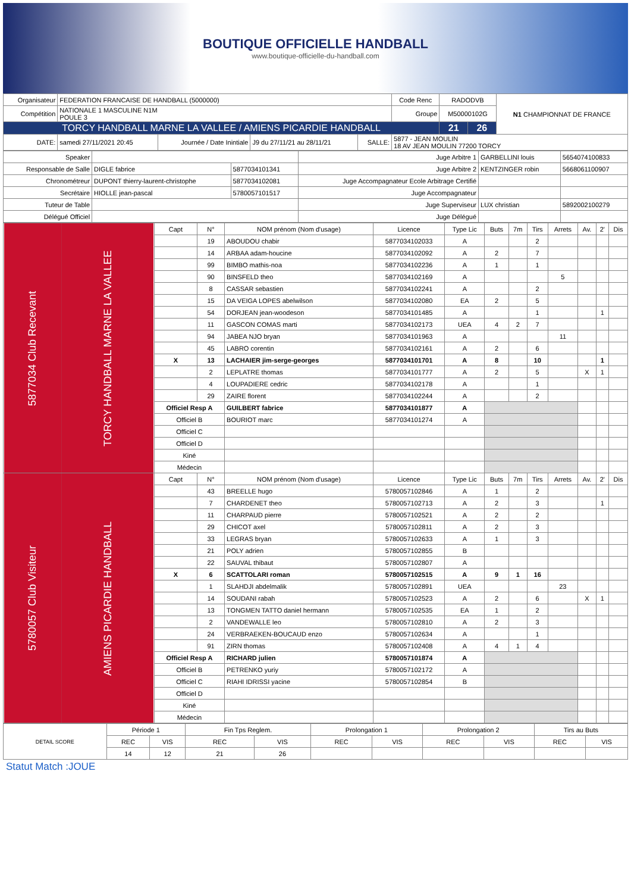BOUTIQUE OFFICIELLE HANDBALL
www.boutique-officielle-du-handball.com
| Organisateur | FEDERATION FRANCAISE DE HANDBALL (5000000) | | | | Code Renc | RADODVB | | N1 CHAMPIONNAT DE FRANCE |
| Compétition | NATIONALE 1 MASCULINE N1M POULE 3 | | | | Groupe | M50000102G | | |
| TORCY HANDBALL MARNE LA VALLEE / AMIENS PICARDIE HANDBALL | | | | | | 21 | 26 | |
| DATE: | samedi 27/11/2021 20:45 | Journée / Date Inintiale | J9 du 27/11/21 au 28/11/21 | SALLE: | 5877 - JEAN MOULIN 18 AV JEAN MOULIN 77200 TORCY | | | |
| Speaker | | | Juge Arbitre 1 | GARBELLINI louis | 5654074100833 |
| Responsable de Salle | DIGLE fabrice | 5877034101341 | Juge Arbitre 2 | KENTZINGER robin | 5668061100907 |
| Chronométreur | DUPONT thierry-laurent-christophe | 5877034102081 | Juge Accompagnateur Ecole Arbitrage Certifié | | |
| Secrétaire | HIOLLE jean-pascal | 5780057101517 | Juge Accompagnateur | | |
| Tuteur de Table | | | Juge Superviseur | LUX christian | 5892002100279 |
| Délégué Officiel | | | Juge Délégué | | |
| 5877034 Club Recevant | TORCY HANDBALL MARNE LA VALLEE | Capt | N° | NOM prénom (Nom d'usage) | Licence | Type Lic | Buts | 7m | Tirs | Arrets | Av. | 2' | Dis |
| | | | 19 | ABOUDOU chabir | 5877034102033 | A | | | 2 | | | | |
| | | | 14 | ARBAA adam-houcine | 5877034102092 | A | 2 | | 7 | | | | |
| | | | 99 | BIMBO mathis-noa | 5877034102236 | A | 1 | | 1 | | | | |
| | | | 90 | BINSFELD theo | 5877034102169 | A | | | | 5 | | | |
| | | | 8 | CASSAR sebastien | 5877034102241 | A | | | 2 | | | | |
| | | | 15 | DA VEIGA LOPES abelwilson | 5877034102080 | EA | 2 | | 5 | | | | |
| | | | 54 | DORJEAN jean-woodeson | 5877034101485 | A | | | 1 | | | 1 | |
| | | | 11 | GASCON COMAS marti | 5877034102173 | UEA | 4 | 2 | 7 | | | | |
| | | | 94 | JABEA NJO bryan | 5877034101963 | A | | | | 11 | | | |
| | | | 45 | LABRO corentin | 5877034102161 | A | 2 | | 6 | | | | |
| | | X | 13 | LACHAIER jim-serge-georges | 5877034101701 | A | 8 | | 10 | | | 1 | |
| | | | 2 | LEPLATRE thomas | 5877034101777 | A | 2 | | 5 | | X | 1 | |
| | | | 4 | LOUPADIERE cedric | 5877034102178 | A | | | 1 | | | | |
| | | | 29 | ZAIRE florent | 5877034102244 | A | | | 2 | | | | |
| | | Officiel Resp A | | GUILBERT fabrice | 5877034101877 | A | | | | | | | |
| | | Officiel B | | BOURIOT marc | 5877034101274 | A | | | | | | | |
| | | Officiel C | | | | | | | | | | | |
| | | Officiel D | | | | | | | | | | | |
| | | Kiné | | | | | | | | | | | |
| | | Médecin | | | | | | | | | | | |
| 5780057 Club Visiteur | AMIENS PICARDIE HANDBALL | Capt | N° | NOM prénom (Nom d'usage) | Licence | Type Lic | Buts | 7m | Tirs | Arrets | Av. | 2' | Dis |
| | | | 43 | BREELLE hugo | 5780057102846 | A | 1 | | 2 | | | | |
| | | | 7 | CHARDENET theo | 5780057102713 | A | 2 | | 3 | | | 1 | |
| | | | 11 | CHARPAUD pierre | 5780057102521 | A | 2 | | 2 | | | | |
| | | | 29 | CHICOT axel | 5780057102811 | A | 2 | | 3 | | | | |
| | | | 33 | LEGRAS bryan | 5780057102633 | A | 1 | | 3 | | | | |
| | | | 21 | POLY adrien | 5780057102855 | B | | | | | | | |
| | | | 22 | SAUVAL thibaut | 5780057102807 | A | | | | | | | |
| | | X | 6 | SCATTOLARI roman | 5780057102515 | A | 9 | 1 | 16 | | | | |
| | | | 1 | SLAHDJI abdelmalik | 5780057102891 | UEA | | | | 23 | | | |
| | | | 14 | SOUDANI rabah | 5780057102523 | A | 2 | | 6 | | X | 1 | |
| | | | 13 | TONGMEN TATTO daniel hermann | 5780057102535 | EA | 1 | | 2 | | | | |
| | | | 2 | VANDEWALLE leo | 5780057102810 | A | 2 | | 3 | | | | |
| | | | 24 | VERBRAEKEN-BOUCAUD enzo | 5780057102634 | A | | | 1 | | | | |
| | | | 91 | ZIRN thomas | 5780057102408 | A | 4 | 1 | 4 | | | | |
| | | Officiel Resp A | | RICHARD julien | 5780057101874 | A | | | | | | | |
| | | Officiel B | | PETRENKO yuriy | 5780057102172 | A | | | | | | | |
| | | Officiel C | | RIAHI IDRISSI yacine | 5780057102854 | B | | | | | | | |
| | | Officiel D | | | | | | | | | | | |
| | | Kiné | | | | | | | | | | | |
| | | Médecin | | | | | | | | | | | |
| DETAIL SCORE | Période 1 | | Fin Tps Reglem. | | Prolongation 1 | | Prolongation 2 | | Tirs au Buts | |
| | REC | VIS | REC | VIS | REC | VIS | REC | VIS | REC | VIS |
| | 14 | 12 | 21 | 26 | | | | | | |
Statut Match :JOUE